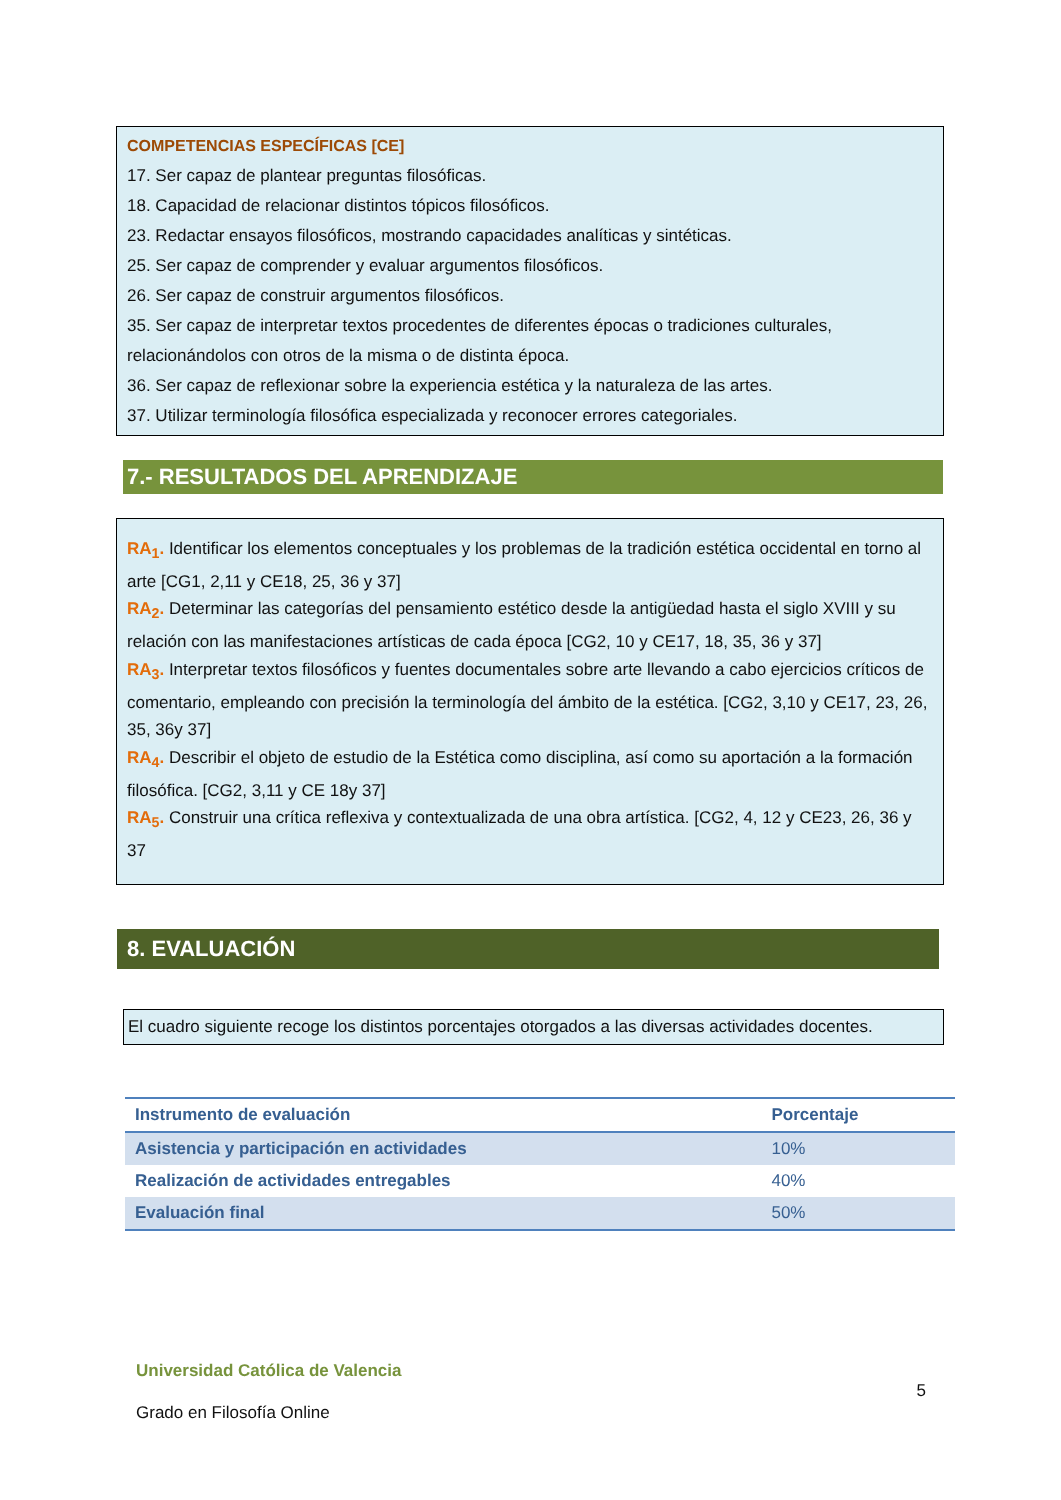COMPETENCIAS ESPECÍFICAS [CE]
17. Ser capaz de plantear preguntas filosóficas.
18. Capacidad de relacionar distintos tópicos filosóficos.
23. Redactar ensayos filosóficos, mostrando capacidades analíticas y sintéticas.
25. Ser capaz de comprender y evaluar argumentos filosóficos.
26. Ser capaz de construir argumentos filosóficos.
35. Ser capaz de interpretar textos procedentes de diferentes épocas o tradiciones culturales, relacionándolos con otros de la misma o de distinta época.
36. Ser capaz de reflexionar sobre la experiencia estética y la naturaleza de las artes.
37. Utilizar terminología filosófica especializada y reconocer errores categoriales.
7.- RESULTADOS DEL APRENDIZAJE
RA<sub>1</sub>. Identificar los elementos conceptuales y los problemas de la tradición estética occidental en torno al arte [CG1, 2,11 y CE18, 25, 36 y 37]
RA<sub>2</sub>. Determinar las categorías del pensamiento estético desde la antigüedad hasta el siglo XVIII y su relación con las manifestaciones artísticas de cada época [CG2, 10 y CE17, 18, 35, 36 y 37]
RA<sub>3</sub>. Interpretar textos filosóficos y fuentes documentales sobre arte llevando a cabo ejercicios críticos de comentario, empleando con precisión la terminología del ámbito de la estética. [CG2, 3,10 y CE17, 23, 26, 35, 36y 37]
RA<sub>4</sub>. Describir el objeto de estudio de la Estética como disciplina, así como su aportación a la formación filosófica. [CG2, 3,11 y CE 18y 37]
RA<sub>5</sub>. Construir una crítica reflexiva y contextualizada de una obra artística. [CG2, 4, 12 y CE23, 26, 36 y 37
8. EVALUACIÓN
El cuadro siguiente recoge los distintos porcentajes otorgados a las diversas actividades docentes.
| Instrumento de evaluación | Porcentaje |
| --- | --- |
| Asistencia y participación en actividades | 10% |
| Realización de actividades entregables | 40% |
| Evaluación final | 50% |
Universidad Católica de Valencia
Grado en Filosofía Online
5